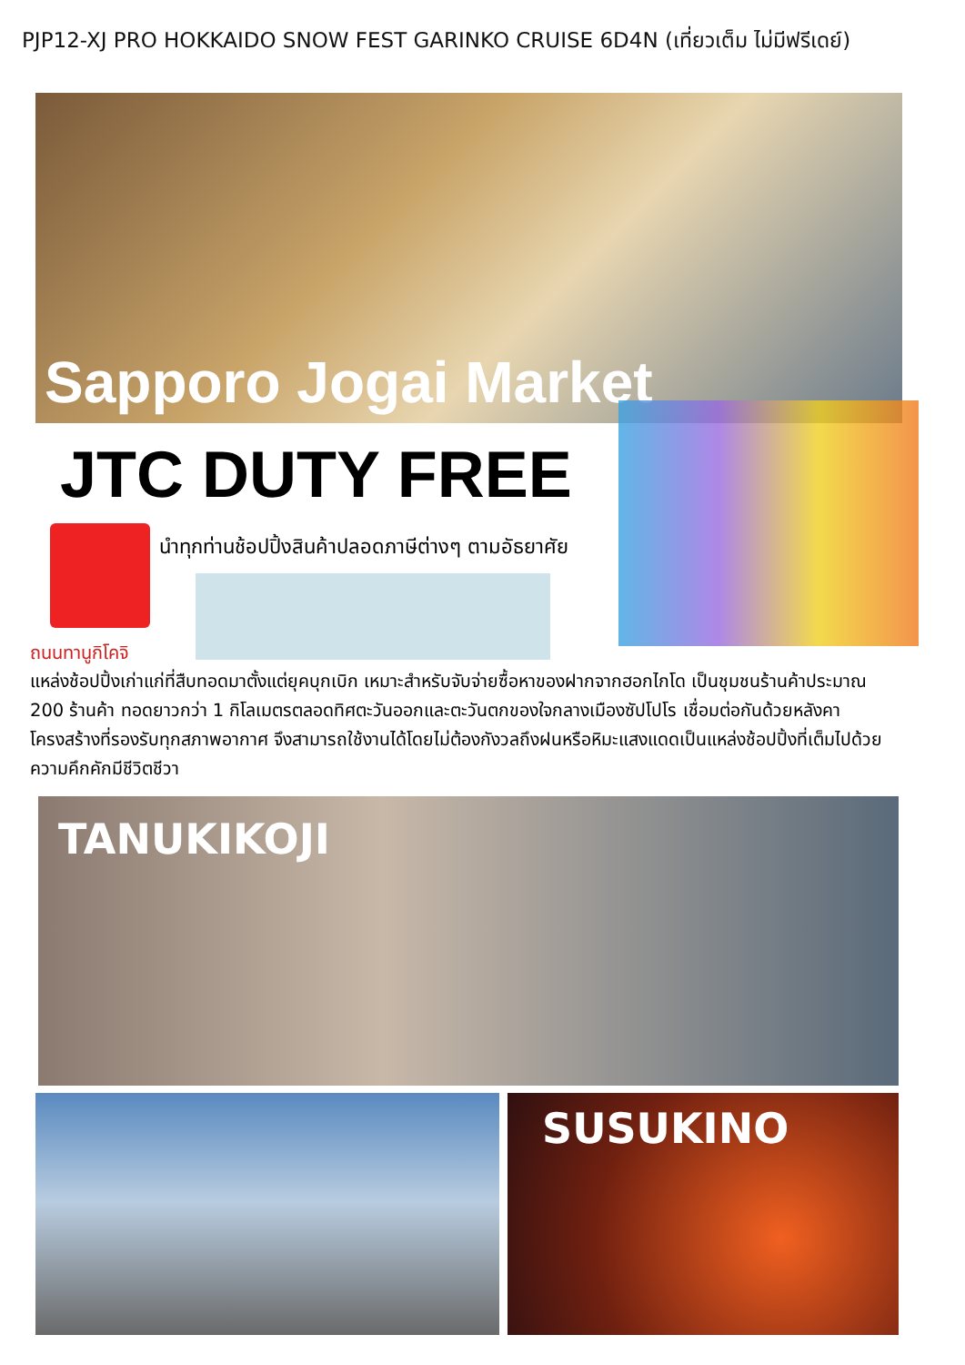PJP12-XJ PRO HOKKAIDO SNOW FEST GARINKO CRUISE 6D4N (เที่ยวเต็ม ไม่มีฟรีเดย์)
Sapporo Jogai Market
JTC DUTY FREE
นำทุกท่านช้อปปิ้งสินค้าปลอดภาษีต่างๆ ตามอัธยาศัย
ถนนทานูกิโคจิ
แหล่งช้อปปิ้งเก่าแก่ที่สืบทอดมาตั้งแต่ยุคบุกเบิก เหมาะสำหรับจับจ่ายซื้อหาของฝากจากฮอกไกโด เป็นชุมชนร้านค้าประมาณ 200 ร้านค้า ทอดยาวกว่า 1 กิโลเมตรตลอดทิศตะวันออกและตะวันตกของใจกลางเมืองซัปโปโร เชื่อมต่อกันด้วยหลังคาโครงสร้างที่รองรับทุกสภาพอากาศ จึงสามารถใช้งานได้โดยไม่ต้องกังวลถึงฝนหรือหิมะแสงแดดเป็นแหล่งช้อปปิ้งที่เต็มไปด้วยความคึกคักมีชีวิตชีวา
TANUKIKOJI
SUSUKINO